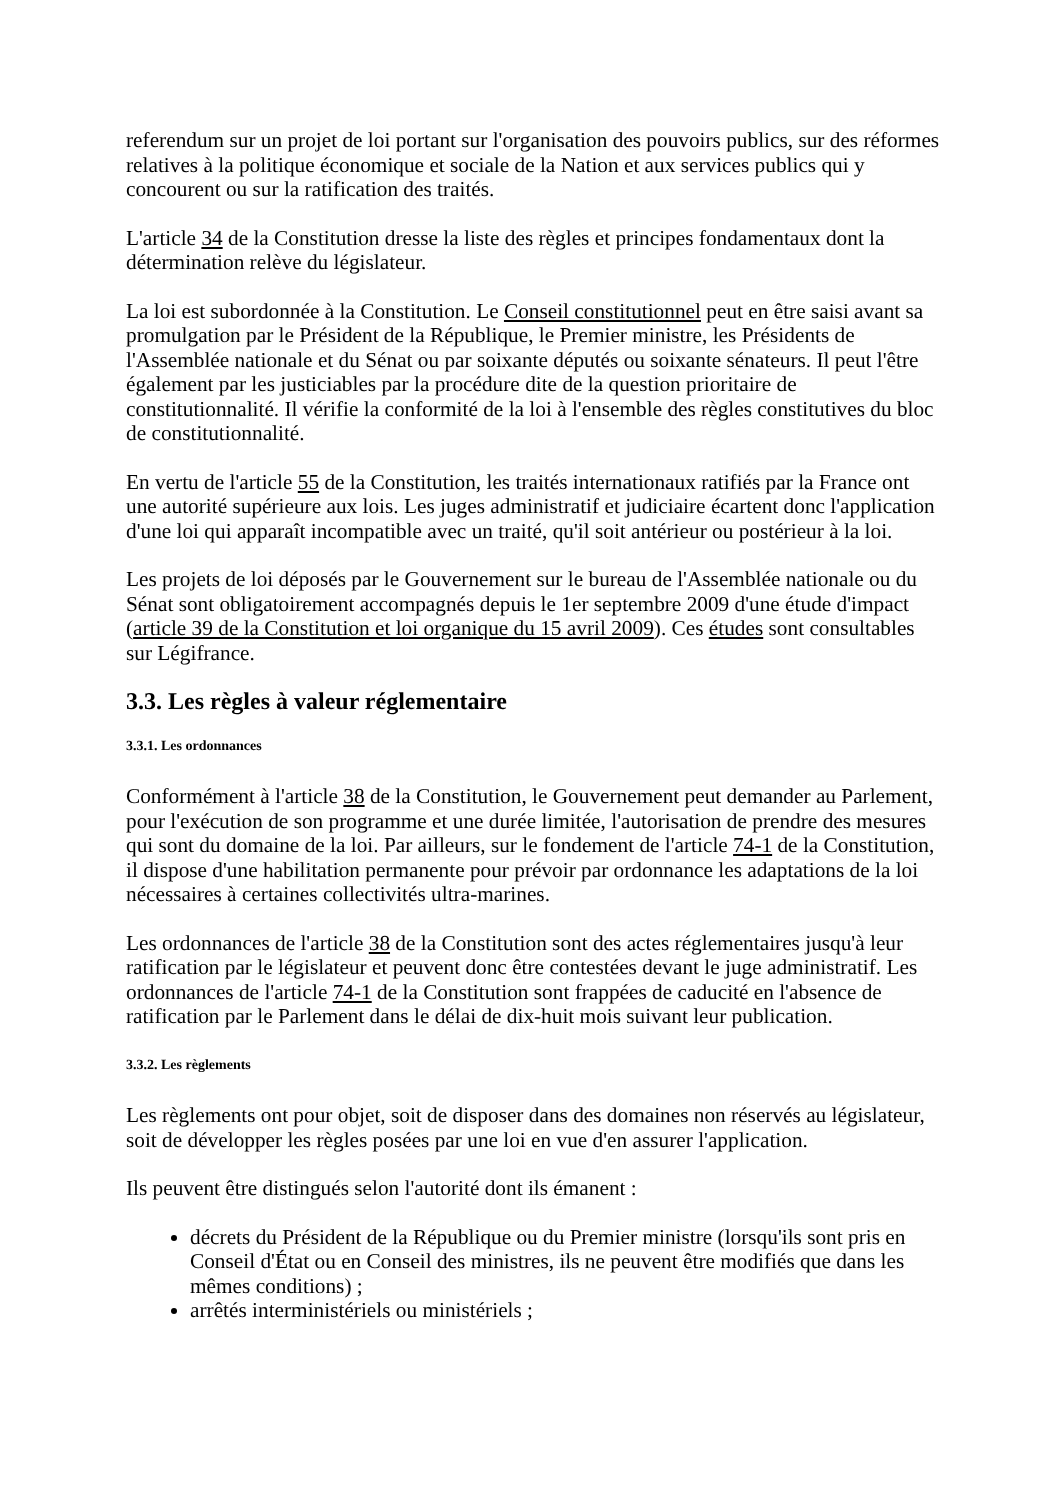referendum sur un projet de loi portant sur l'organisation des pouvoirs publics, sur des réformes relatives à la politique économique et sociale de la Nation et aux services publics qui y concourent ou sur la ratification des traités.
L'article 34 de la Constitution dresse la liste des règles et principes fondamentaux dont la détermination relève du législateur.
La loi est subordonnée à la Constitution. Le Conseil constitutionnel peut en être saisi avant sa promulgation par le Président de la République, le Premier ministre, les Présidents de l'Assemblée nationale et du Sénat ou par soixante députés ou soixante sénateurs. Il peut l'être également par les justiciables par la procédure dite de la question prioritaire de constitutionnalité. Il vérifie la conformité de la loi à l'ensemble des règles constitutives du bloc de constitutionnalité.
En vertu de l'article 55 de la Constitution, les traités internationaux ratifiés par la France ont une autorité supérieure aux lois. Les juges administratif et judiciaire écartent donc l'application d'une loi qui apparaît incompatible avec un traité, qu'il soit antérieur ou postérieur à la loi.
Les projets de loi déposés par le Gouvernement sur le bureau de l'Assemblée nationale ou du Sénat sont obligatoirement accompagnés depuis le 1er septembre 2009 d'une étude d'impact (article 39 de la Constitution et loi organique du 15 avril 2009). Ces études sont consultables sur Légifrance.
3.3. Les règles à valeur réglementaire
3.3.1. Les ordonnances
Conformément à l'article 38 de la Constitution, le Gouvernement peut demander au Parlement, pour l'exécution de son programme et une durée limitée, l'autorisation de prendre des mesures qui sont du domaine de la loi. Par ailleurs, sur le fondement de l'article 74-1 de la Constitution, il dispose d'une habilitation permanente pour prévoir par ordonnance les adaptations de la loi nécessaires à certaines collectivités ultra-marines.
Les ordonnances de l'article 38 de la Constitution sont des actes réglementaires jusqu'à leur ratification par le législateur et peuvent donc être contestées devant le juge administratif. Les ordonnances de l'article 74-1 de la Constitution sont frappées de caducité en l'absence de ratification par le Parlement dans le délai de dix-huit mois suivant leur publication.
3.3.2. Les règlements
Les règlements ont pour objet, soit de disposer dans des domaines non réservés au législateur, soit de développer les règles posées par une loi en vue d'en assurer l'application.
Ils peuvent être distingués selon l'autorité dont ils émanent :
décrets du Président de la République ou du Premier ministre (lorsqu'ils sont pris en Conseil d'État ou en Conseil des ministres, ils ne peuvent être modifiés que dans les mêmes conditions) ;
arrêtés interministériels ou ministériels ;